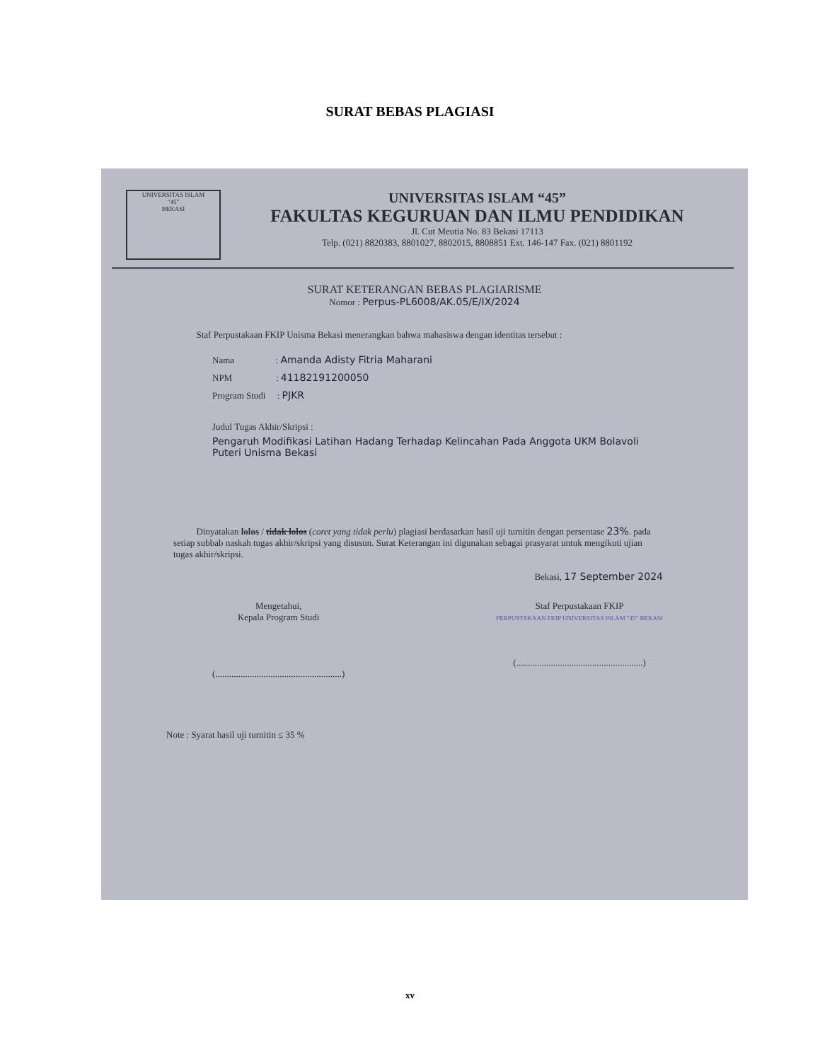SURAT BEBAS PLAGIASI
UNIVERSITAS ISLAM
"45"
BEKASI
UNIVERSITAS ISLAM “45”
FAKULTAS KEGURUAN DAN ILMU PENDIDIKAN
Jl. Cut Meutia No. 83 Bekasi 17113
Telp. (021) 8820383, 8801027, 8802015, 8808851 Ext. 146-147 Fax. (021) 8801192
SURAT KETERANGAN BEBAS PLAGIARISME
Nomor : Perpus-PL6008/AK.05/E/IX/2024
Staf Perpustakaan FKIP Unisma Bekasi menerangkan bahwa mahasiswa dengan identitas tersebut :
Nama : Amanda Adisty Fitria Maharani
NPM : 41182191200050
Program Studi : PJKR
Judul Tugas Akhir/Skripsi :
Pengaruh Modifikasi Latihan Hadang Terhadap Kelincahan Pada Anggota UKM Bolavoli Puteri Unisma Bekasi
Dinyatakan lolos / tidak lolos (coret yang tidak perlu) plagiasi berdasarkan hasil uji turnitin dengan persentase 23%. pada setiap subbab naskah tugas akhir/skripsi yang disusun. Surat Keterangan ini digunakan sebagai prasyarat untuk mengikuti ujian tugas akhir/skripsi.
Bekasi, 17 September 2024
Mengetahui,
Kepala Program Studi
(.......................................................)
Staf Perpustakaan FKIP
PERPUSTAKAAN FKIP UNIVERSITAS ISLAM "45" BEKASI
(.......................................................)
Note : Syarat hasil uji turnitin ≤ 35 %
xv